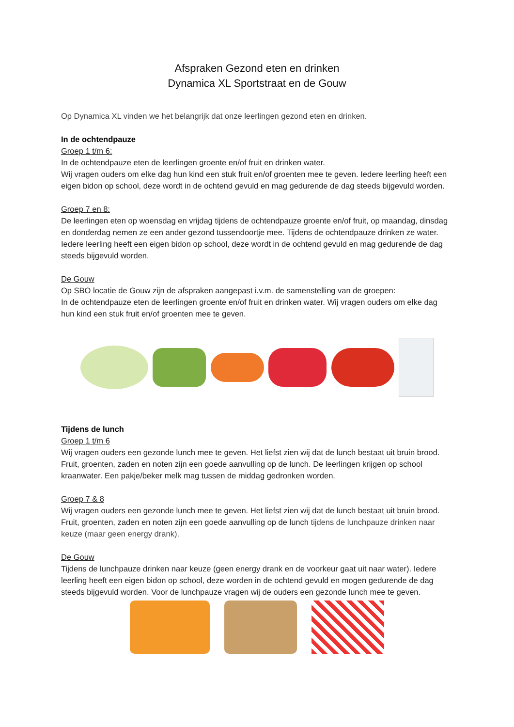Afspraken Gezond eten en drinken
Dynamica XL Sportstraat en de Gouw
Op Dynamica XL vinden we het belangrijk dat onze leerlingen gezond eten en drinken.
In de ochtendpauze
Groep 1 t/m 6:
In de ochtendpauze eten de leerlingen groente en/of fruit en drinken water.
Wij vragen ouders om elke dag hun kind een stuk fruit en/of groenten mee te geven. Iedere leerling heeft een eigen bidon op school, deze wordt in de ochtend gevuld en mag gedurende de dag steeds bijgevuld worden.
Groep 7 en 8:
De leerlingen eten op woensdag en vrijdag tijdens de ochtendpauze groente en/of fruit, op maandag, dinsdag en donderdag nemen ze een ander gezond tussendoortje mee. Tijdens de ochtendpauze drinken ze water. Iedere leerling heeft een eigen bidon op school, deze wordt in de ochtend gevuld en mag gedurende de dag steeds bijgevuld worden.
De Gouw
Op SBO locatie de Gouw zijn de afspraken aangepast i.v.m. de samenstelling van de groepen:
In de ochtendpauze eten de leerlingen groente en/of fruit en drinken water. Wij vragen ouders om elke dag hun kind een stuk fruit en/of groenten mee te geven.
Tijdens de lunch
Groep 1 t/m 6
Wij vragen ouders een gezonde lunch mee te geven. Het liefst zien wij dat de lunch bestaat uit bruin brood. Fruit, groenten, zaden en noten zijn een goede aanvulling op de lunch. De leerlingen krijgen op school kraanwater. Een pakje/beker melk mag tussen de middag gedronken worden.
Groep 7 & 8
Wij vragen ouders een gezonde lunch mee te geven. Het liefst zien wij dat de lunch bestaat uit bruin brood. Fruit, groenten, zaden en noten zijn een goede aanvulling op de lunch tijdens de lunchpauze drinken naar keuze (maar geen energy drank).
De Gouw
Tijdens de lunchpauze drinken naar keuze (geen energy drank en de voorkeur gaat uit naar water). Iedere leerling heeft een eigen bidon op school, deze worden in de ochtend gevuld en mogen gedurende de dag steeds bijgevuld worden. Voor de lunchpauze vragen wij de ouders een gezonde lunch mee te geven.